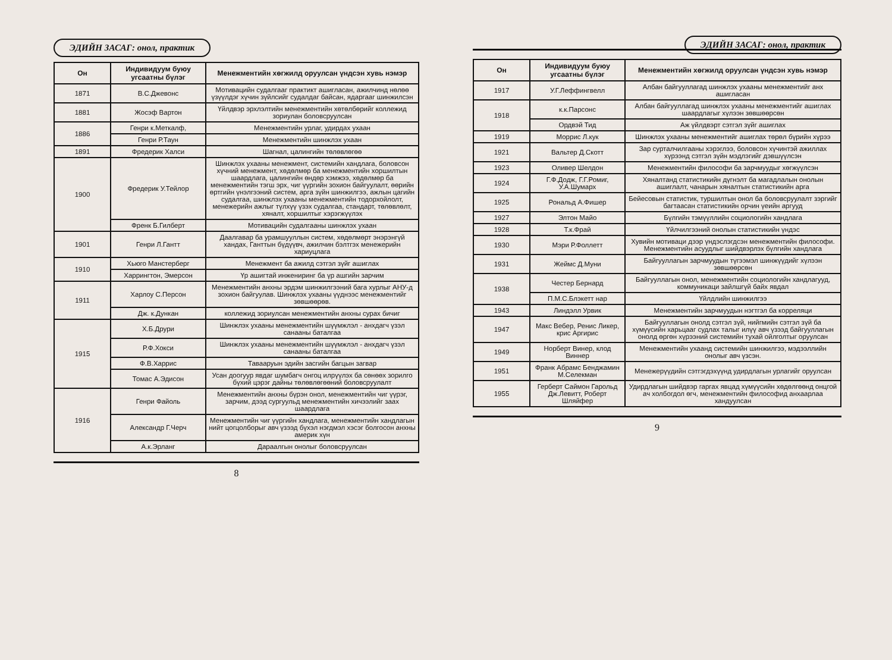ЭДИЙН ЗАСАГ: онол, практик
| Он | Индивидуум буюу угсаатны бүлэг | Менежментийн хөгжилд оруулсан үндсэн хувь нэмэр |
| --- | --- | --- |
| 1871 | В.С.Джевонс | Мотивацийн судалгааг практикт ашигласан, ажилчинд нөлөө үзүүлдэг хүчин зүйлсийг судалдаг байсан, ядаргааг шинжилсэн |
| 1881 | Жосэф Вартон | Үйлдвэр эрхлэлтийн менежментийн хөтөлбөрийг коллежид зориулан боловсруулсан |
| 1886 | Генри к.Меткалф, | Менежментийн урлаг, удирдах ухаан |
| | Генри Р.Таун | Менежментийн шинжлэх ухаан |
| 1891 | Фредерик Халси | Шагнал, цалингийн төлөвлөгөө |
| 1900 | Фредерик У.Тейлор | Шинжлэх ухааны менежмент, системийн хандлага, боловсон хүчний менежмент, хөдөлмөр ба менежментийн хоршилтын шаардлага, цалингийн өндөр хэмжээ, хөдөлмөр ба менежментийн тэгш эрх, чиг үүргийн зохион байгуулалт, өөрийн өртгийн үнэлгээний систем, арга зүйн шинжилгээ, ажлын цагийн судалгаа, шинжлэх ухааны менежментийн тодорхойлолт, менежерийн ажлыг түлхүү үзэх судалгаа, стандарт, төлөвлөлт, хяналт, хоршилтыг хэрэгжүүлэх |
| | Френк Б.Гилберт | Мотивацийн судалгааны шинжлэх ухаан |
| 1901 | Генри Л.Гантт | Даалгавар ба урамшууллын систем, хөдөлмөрт энэрэнгүй хандах, Ганттын бүдүүвч, ажилчин бэлтгэх менежерийн хариуцлага |
| 1910 | Хьюго Манстерберг | Менежмент ба ажилд сэтгэл зүйг ашиглах |
| | Харрингтон, Эмерсон | Үр ашигтай инжениринг ба үр ашгийн зарчим |
| 1911 | Харлоу С.Персон | Менежментийн анхны эрдэм шинжилгээний бага хурлыг АНУ-д зохион байгуулав. Шинжлэх ухааны үүднээс менежментийг зөвшөөрөв. |
| | Дж. к.Дункан | коллежид зориулсан менежментийн анхны сурах бичиг |
| 1915 | Х.Б.Друри | Шинжлэх ухааны менежментийн шүүмжлэл - анхдагч үзэл санааны баталгаа |
| | Р.Ф.Хокси | Шинжлэх ухааны менежментийн шүүмжлэл - анхдагч үзэл санааны баталгаа |
| | Ф.В.Харрис | Тавааруын эдийн засгийн багцын загвар |
| | Томас А.Эдисон | Усан доогуур явдаг шумбагч онгоц илрүүлэх ба сөнөөх зорилго бүхий цэрэг дайны төлөвлөгөөний боловсруулалт |
| 1916 | Генри Файоль | Менежментийн анхны бүрэн онол, менежментийн чиг үүрэг, зарчим, дээд сургуульд менежментийн хичээлийг заах шаардлага |
| | Александр Г.Черч | Менежментийн чиг үүргийн хандлага, менежментийн хандлагын нийт цогцолборыг авч үзээд бүхэл нэгдмэл хэсэг болгосон анхны америк хүн |
| | А.к.Эрланг | Дараалгын онолыг боловсруулсан |
8
ЭДИЙН ЗАСАГ: онол, практик
| Он | Индивидуум буюу угсаатны бүлэг | Менежментийн хөгжилд оруулсан үндсэн хувь нэмэр |
| --- | --- | --- |
| 1917 | У.Г.Леффингвелл | Албан байгууллагад шинжлэх ухааны менежментийг анх ашигласан |
| 1918 | к.к.Парсонс | Албан байгууллагад шинжлэх ухааны менежментийг ашиглах шаардлагыг хүлээн зөвшөөрсөн |
| | Ордвэй Тид | Аж үйлдвэрт сэтгэл зүйг ашиглах |
| 1919 | Моррис Л.кук | Шинжлэх ухааны менежментийг ашиглах төрөл бүрийн хүрээ |
| 1921 | Вальтер Д.Скотт | Зар сурталчилгааны хэрэглээ, боловсон хүчинтэй ажиллах хүрээнд сэтгэл зүйн мэдлэгийг дэвшүүлсэн |
| 1923 | Оливер Шелдон | Менежментийн философи ба зарчмуудыг хөгжүүлсэн |
| 1924 | Г.Ф.Додж, Г.Г.Ромиг, У.А.Шумарх | Хяналтанд статистикийн дүгнэлт ба магадлалын онолын ашиглалт, чанарын хяналтын статистикийн арга |
| 1925 | Рональд А.Фишер | Бейесовын статистик, туршилтын онол ба боловсруулалт зэргийг багтаасан статистикийн орчин үеийн аргууд |
| 1927 | Элтон Майо | Бүлгийн тэмүүллийн социологийн хандлага |
| 1928 | Т.к.Фрай | Үйлчилгээний онолын статистикийн үндэс |
| 1930 | Мэри Р.Фоллетт | Хувийн мотиваци дээр үндэслэгдсэн менежментийн философи. Менежментийн асуудлыг шийдвэрлэх бүлгийн хандлага |
| 1931 | Жеймс Д.Муни | Байгууллагын зарчмуудын түгээмэл шинжүүдийг хүлээн зөвшөөрсөн |
| 1938 | Честер Бернард | Байгууллагын онол, менежментийн социологийн хандлагууд, коммуникаци зайлшгүй байх явдал |
| | П.М.С.Блэкетт нар | Үйлдлийн шинжилгээ |
| 1943 | Линдэлл Урвик | Менежментийн зарчмуудын нэгтгэл ба корреляци |
| 1947 | Макс Вебер, Ренис Ликер, крис Аргирис | Байгууллагын онолд сэтгэл зүй, нийгмийн сэтгэл зүй ба хүмүүсийн харьцааг судлах талыг илүү авч үзээд байгууллагын онолд өргөн хүрээний системийн тухай ойлголтыг оруулсан |
| 1949 | Норберт Винер, клод Виннер | Менежментийн ухаанд системийн шинжилгээ, мэдээллийн онолыг авч үзсэн. |
| 1951 | Франк Абрамс Бенджамин М.Селекман | Менежерүүдийн сэтгэгдэхүүнд удирдлагын урлагийг оруулсан |
| 1955 | Герберт Саймон Гарольд Дж.Левитт, Роберт Шляйфер | Удирдлагын шийдвэр гаргах явцад хүмүүсийн хөдөлгөөнд онцгой ач холбогдол өгч, менежментийн философид анхаарлаа хандуулсан |
9